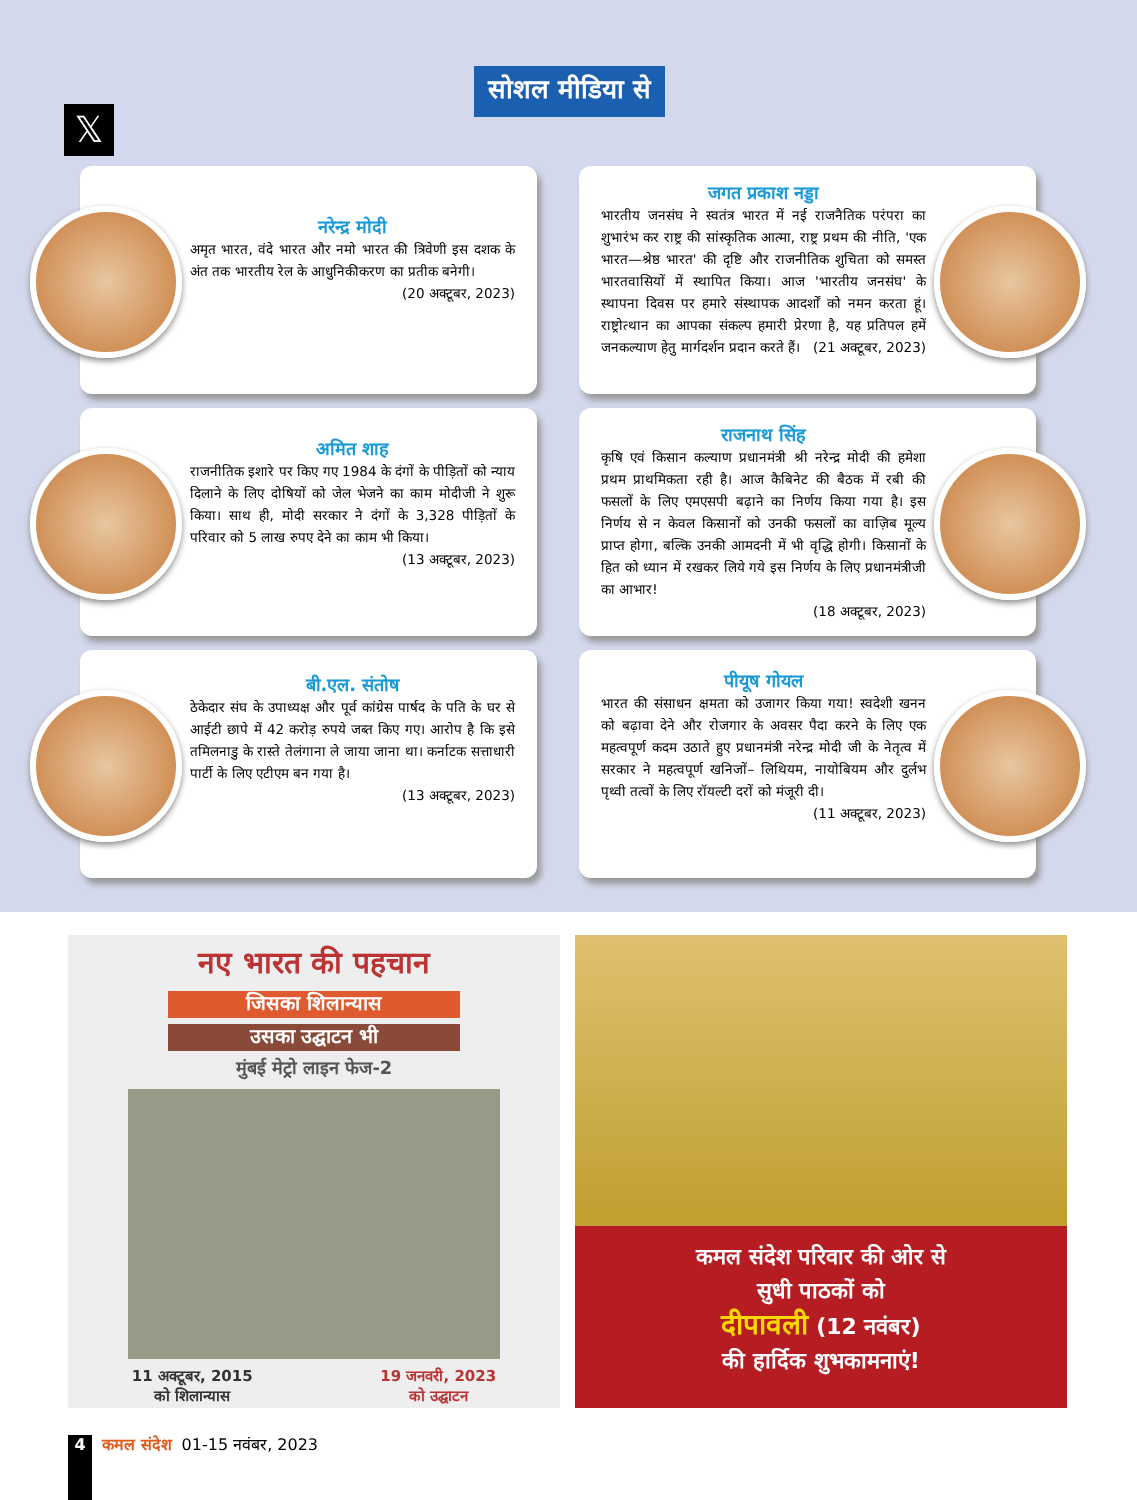सोशल मीडिया से
𝕏
नरेन्द्र मोदी
अमृत भारत, वंदे भारत और नमो भारत की त्रिवेणी इस दशक के अंत तक भारतीय रेल के आधुनिकीकरण का प्रतीक बनेगी।
(20 अक्टूबर, 2023)
जगत प्रकाश नड्डा
भारतीय जनसंघ ने स्वतंत्र भारत में नई राजनैतिक परंपरा का शुभारंभ कर राष्ट्र की सांस्कृतिक आत्मा, राष्ट्र प्रथम की नीति, 'एक भारत—श्रेष्ठ भारत' की दृष्टि और राजनीतिक शुचिता को समस्त भारतवासियों में स्थापित किया। आज 'भारतीय जनसंघ' के स्थापना दिवस पर हमारे संस्थापक आदर्शों को नमन करता हूं। राष्ट्रोत्थान का आपका संकल्प हमारी प्रेरणा है, यह प्रतिपल हमें जनकल्याण हेतु मार्गदर्शन प्रदान करते हैं। (21 अक्टूबर, 2023)
अमित शाह
राजनीतिक इशारे पर किए गए 1984 के दंगों के पीड़ितों को न्याय दिलाने के लिए दोषियों को जेल भेजने का काम मोदीजी ने शुरू किया। साथ ही, मोदी सरकार ने दंगों के 3,328 पीड़ितों के परिवार को 5 लाख रुपए देने का काम भी किया।
(13 अक्टूबर, 2023)
राजनाथ सिंह
कृषि एवं किसान कल्याण प्रधानमंत्री श्री नरेन्द्र मोदी की हमेशा प्रथम प्राथमिकता रही है। आज कैबिनेट की बैठक में रबी की फसलों के लिए एमएसपी बढ़ाने का निर्णय किया गया है। इस निर्णय से न केवल किसानों को उनकी फसलों का वाज़िब मूल्य प्राप्त होगा, बल्कि उनकी आमदनी में भी वृद्धि होगी। किसानों के हित को ध्यान में रखकर लिये गये इस निर्णय के लिए प्रधानमंत्रीजी का आभार!
(18 अक्टूबर, 2023)
बी.एल. संतोष
ठेकेदार संघ के उपाध्यक्ष और पूर्व कांग्रेस पार्षद के पति के घर से आईटी छापे में 42 करोड़ रुपये जब्त किए गए। आरोप है कि इसे तमिलनाडु के रास्ते तेलंगाना ले जाया जाना था। कर्नाटक सत्ताधारी पार्टी के लिए एटीएम बन गया है।
(13 अक्टूबर, 2023)
पीयूष गोयल
भारत की संसाधन क्षमता को उजागर किया गया! स्वदेशी खनन को बढ़ावा देने और रोजगार के अवसर पैदा करने के लिए एक महत्वपूर्ण कदम उठाते हुए प्रधानमंत्री नरेन्द्र मोदी जी के नेतृत्व में सरकार ने महत्वपूर्ण खनिजों– लिथियम, नायोबियम और दुर्लभ पृथ्वी तत्वों के लिए रॉयल्टी दरों को मंजूरी दी।
(11 अक्टूबर, 2023)
नए भारत की पहचान
जिसका शिलान्यास
उसका उद्घाटन भी
मुंबई मेट्रो लाइन फेज-2
11 अक्टूबर, 2015
को शिलान्यास 19 जनवरी, 2023
को उद्घाटन
कमल संदेश परिवार की ओर से
सुधी पाठकों को
दीपावली (12 नवंबर)
की हार्दिक शुभकामनाएं!
4
कमल संदेश 01-15 नवंबर, 2023